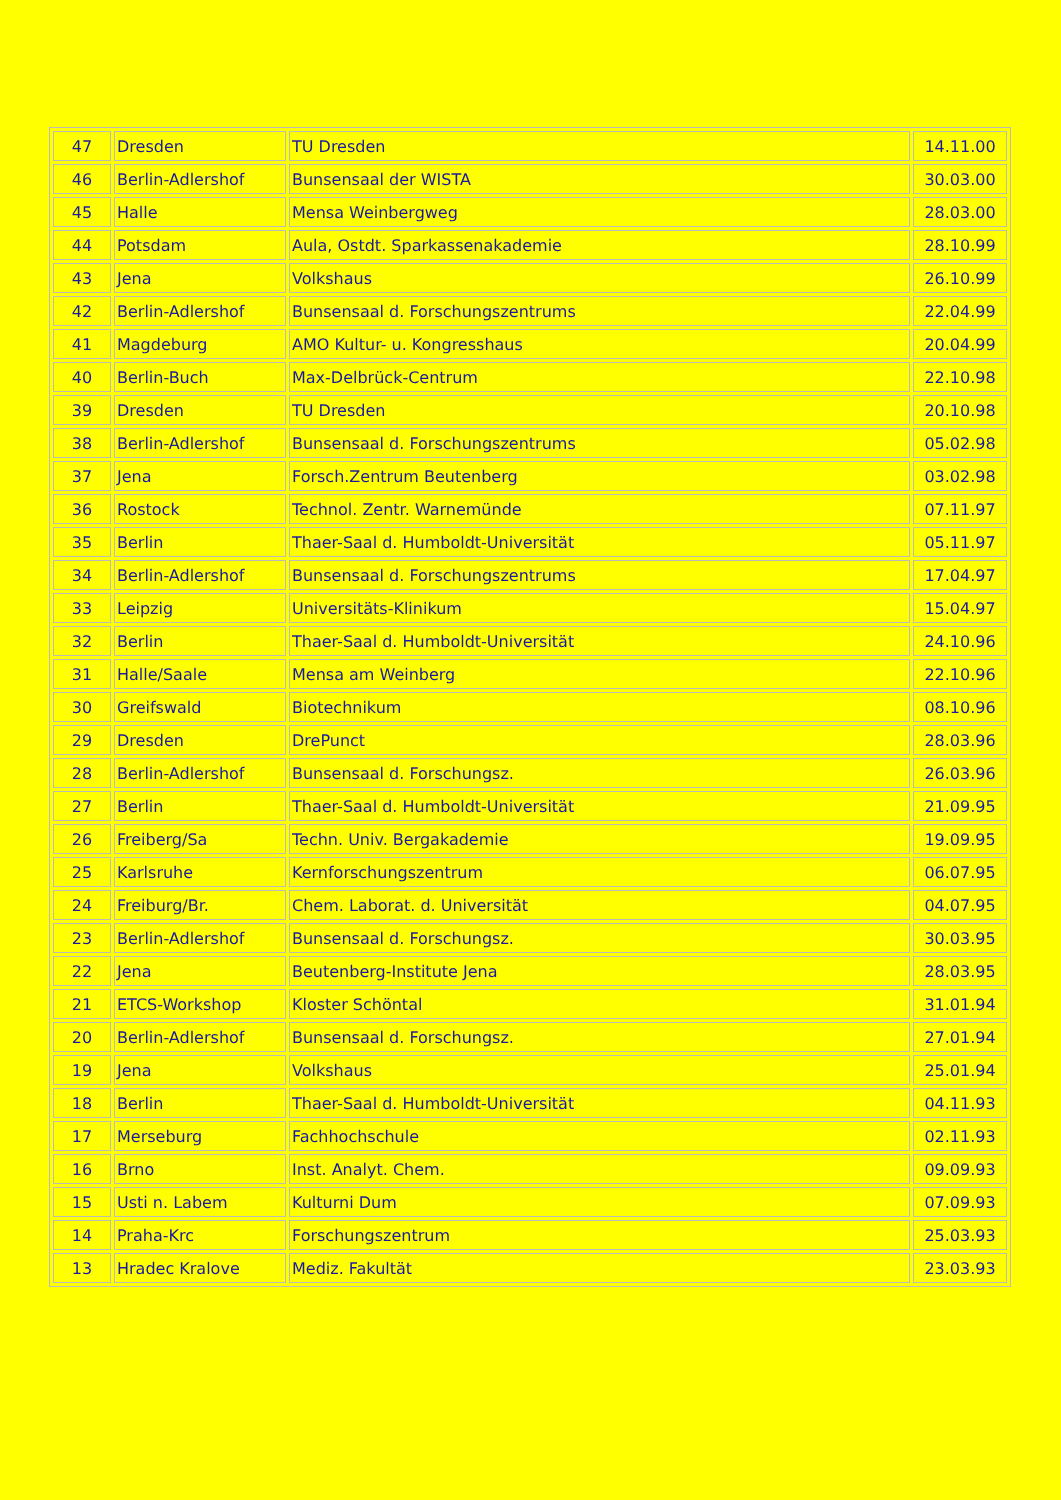| 47 | Dresden | TU Dresden | 14.11.00 |
| 46 | Berlin-Adlershof | Bunsensaal der WISTA | 30.03.00 |
| 45 | Halle | Mensa Weinbergweg | 28.03.00 |
| 44 | Potsdam | Aula, Ostdt. Sparkassenakademie | 28.10.99 |
| 43 | Jena | Volkshaus | 26.10.99 |
| 42 | Berlin-Adlershof | Bunsensaal d. Forschungszentrums | 22.04.99 |
| 41 | Magdeburg | AMO Kultur- u. Kongresshaus | 20.04.99 |
| 40 | Berlin-Buch | Max-Delbrück-Centrum | 22.10.98 |
| 39 | Dresden | TU Dresden | 20.10.98 |
| 38 | Berlin-Adlershof | Bunsensaal d. Forschungszentrums | 05.02.98 |
| 37 | Jena | Forsch.Zentrum Beutenberg | 03.02.98 |
| 36 | Rostock | Technol. Zentr. Warnemünde | 07.11.97 |
| 35 | Berlin | Thaer-Saal d. Humboldt-Universität | 05.11.97 |
| 34 | Berlin-Adlershof | Bunsensaal d. Forschungszentrums | 17.04.97 |
| 33 | Leipzig | Universitäts-Klinikum | 15.04.97 |
| 32 | Berlin | Thaer-Saal d. Humboldt-Universität | 24.10.96 |
| 31 | Halle/Saale | Mensa am Weinberg | 22.10.96 |
| 30 | Greifswald | Biotechnikum | 08.10.96 |
| 29 | Dresden | DrePunct | 28.03.96 |
| 28 | Berlin-Adlershof | Bunsensaal d. Forschungsz. | 26.03.96 |
| 27 | Berlin | Thaer-Saal d. Humboldt-Universität | 21.09.95 |
| 26 | Freiberg/Sa | Techn. Univ. Bergakademie | 19.09.95 |
| 25 | Karlsruhe | Kernforschungszentrum | 06.07.95 |
| 24 | Freiburg/Br. | Chem. Laborat. d. Universität | 04.07.95 |
| 23 | Berlin-Adlershof | Bunsensaal d. Forschungsz. | 30.03.95 |
| 22 | Jena | Beutenberg-Institute Jena | 28.03.95 |
| 21 | ETCS-Workshop | Kloster Schöntal | 31.01.94 |
| 20 | Berlin-Adlershof | Bunsensaal d. Forschungsz. | 27.01.94 |
| 19 | Jena | Volkshaus | 25.01.94 |
| 18 | Berlin | Thaer-Saal d. Humboldt-Universität | 04.11.93 |
| 17 | Merseburg | Fachhochschule | 02.11.93 |
| 16 | Brno | Inst. Analyt. Chem. | 09.09.93 |
| 15 | Usti n. Labem | Kulturni Dum | 07.09.93 |
| 14 | Praha-Krc | Forschungszentrum | 25.03.93 |
| 13 | Hradec Kralove | Mediz. Fakultät | 23.03.93 |